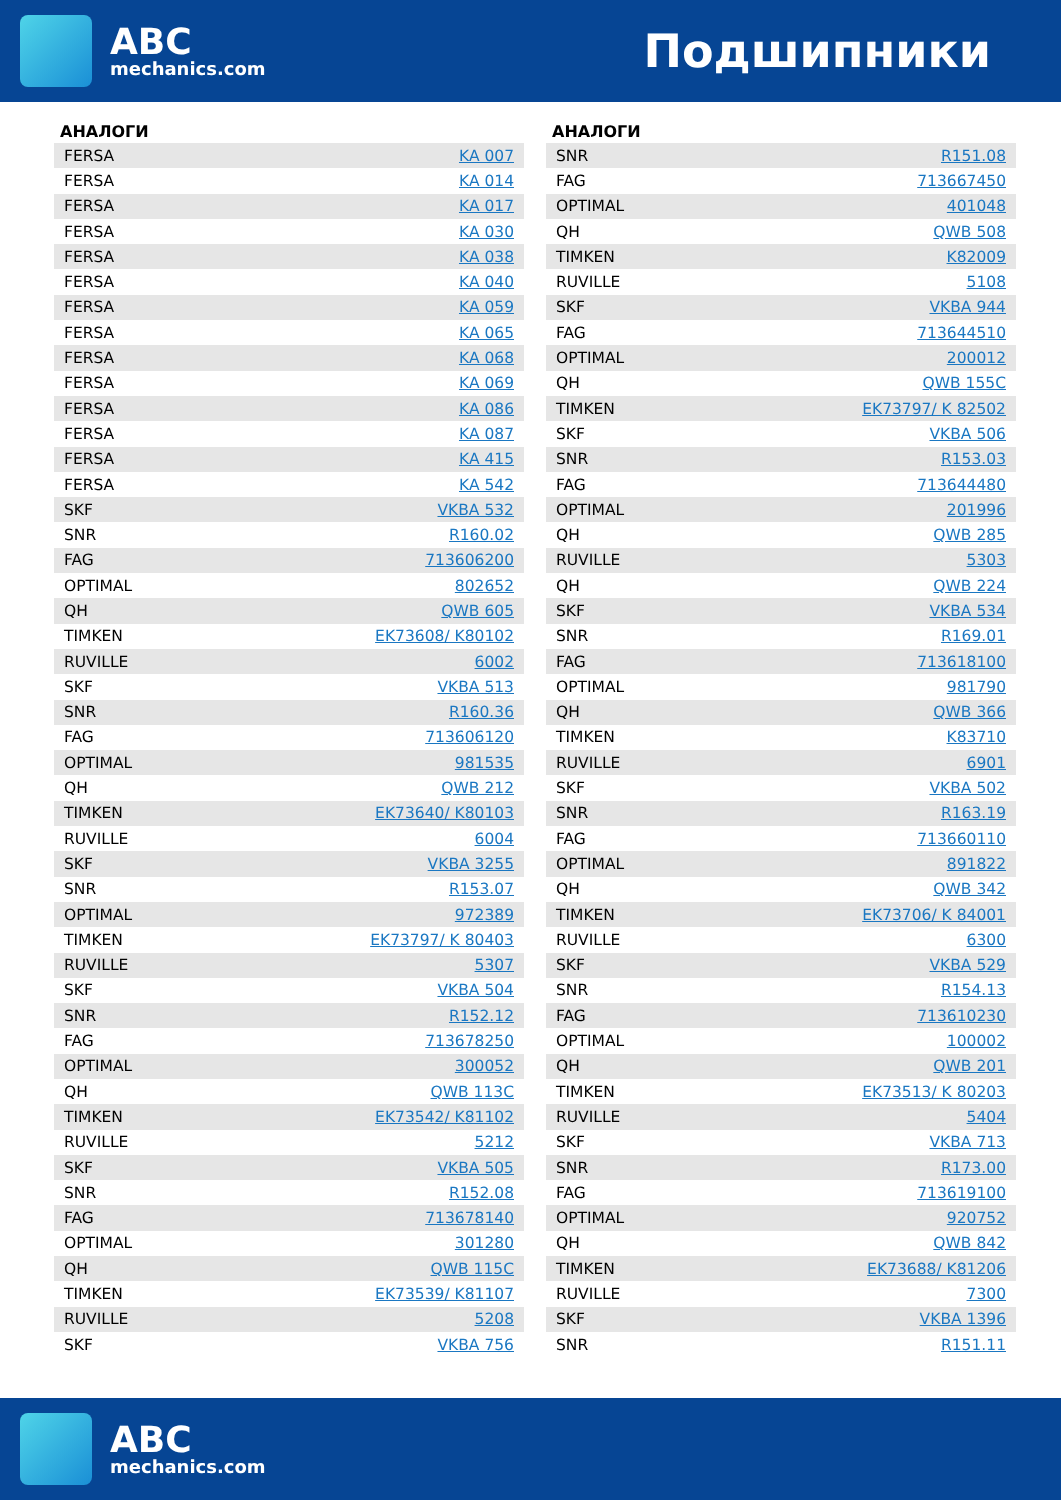ABC
mechanics.com
Подшипники
АНАЛОГИ
| FERSA | KA 007 |
| FERSA | KA 014 |
| FERSA | KA 017 |
| FERSA | KA 030 |
| FERSA | KA 038 |
| FERSA | KA 040 |
| FERSA | KA 059 |
| FERSA | KA 065 |
| FERSA | KA 068 |
| FERSA | KA 069 |
| FERSA | KA 086 |
| FERSA | KA 087 |
| FERSA | KA 415 |
| FERSA | KA 542 |
| SKF | VKBA 532 |
| SNR | R160.02 |
| FAG | 713606200 |
| OPTIMAL | 802652 |
| QH | QWB 605 |
| TIMKEN | EK73608/ K80102 |
| RUVILLE | 6002 |
| SKF | VKBA 513 |
| SNR | R160.36 |
| FAG | 713606120 |
| OPTIMAL | 981535 |
| QH | QWB 212 |
| TIMKEN | EK73640/ K80103 |
| RUVILLE | 6004 |
| SKF | VKBA 3255 |
| SNR | R153.07 |
| OPTIMAL | 972389 |
| TIMKEN | EK73797/ K 80403 |
| RUVILLE | 5307 |
| SKF | VKBA 504 |
| SNR | R152.12 |
| FAG | 713678250 |
| OPTIMAL | 300052 |
| QH | QWB 113C |
| TIMKEN | EK73542/ K81102 |
| RUVILLE | 5212 |
| SKF | VKBA 505 |
| SNR | R152.08 |
| FAG | 713678140 |
| OPTIMAL | 301280 |
| QH | QWB 115C |
| TIMKEN | EK73539/ K81107 |
| RUVILLE | 5208 |
| SKF | VKBA 756 |
АНАЛОГИ
| SNR | R151.08 |
| FAG | 713667450 |
| OPTIMAL | 401048 |
| QH | QWB 508 |
| TIMKEN | K82009 |
| RUVILLE | 5108 |
| SKF | VKBA 944 |
| FAG | 713644510 |
| OPTIMAL | 200012 |
| QH | QWB 155C |
| TIMKEN | EK73797/ K 82502 |
| SKF | VKBA 506 |
| SNR | R153.03 |
| FAG | 713644480 |
| OPTIMAL | 201996 |
| QH | QWB 285 |
| RUVILLE | 5303 |
| QH | QWB 224 |
| SKF | VKBA 534 |
| SNR | R169.01 |
| FAG | 713618100 |
| OPTIMAL | 981790 |
| QH | QWB 366 |
| TIMKEN | K83710 |
| RUVILLE | 6901 |
| SKF | VKBA 502 |
| SNR | R163.19 |
| FAG | 713660110 |
| OPTIMAL | 891822 |
| QH | QWB 342 |
| TIMKEN | EK73706/ K 84001 |
| RUVILLE | 6300 |
| SKF | VKBA 529 |
| SNR | R154.13 |
| FAG | 713610230 |
| OPTIMAL | 100002 |
| QH | QWB 201 |
| TIMKEN | EK73513/ K 80203 |
| RUVILLE | 5404 |
| SKF | VKBA 713 |
| SNR | R173.00 |
| FAG | 713619100 |
| OPTIMAL | 920752 |
| QH | QWB 842 |
| TIMKEN | EK73688/ K81206 |
| RUVILLE | 7300 |
| SKF | VKBA 1396 |
| SNR | R151.11 |
ABC
mechanics.com